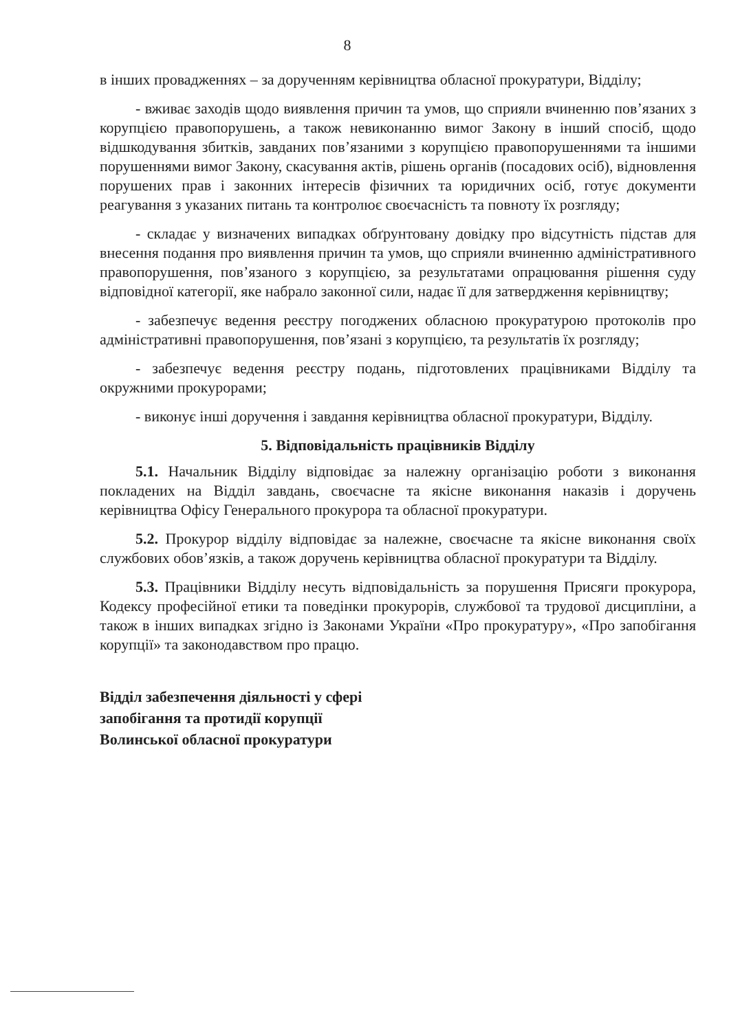8
в інших провадженнях – за дорученням керівництва обласної прокуратури, Відділу;
- вживає заходів щодо виявлення причин та умов, що сприяли вчиненню пов’язаних з корупцією правопорушень, а також невиконанню вимог Закону в інший спосіб, щодо відшкодування збитків, завданих пов’язаними з корупцією правопорушеннями та іншими порушеннями вимог Закону, скасування актів, рішень органів (посадових осіб), відновлення порушених прав і законних інтересів фізичних та юридичних осіб, готує документи реагування з указаних питань та контролює своєчасність та повноту їх розгляду;
- складає у визначених випадках обґрунтовану довідку про відсутність підстав для внесення подання про виявлення причин та умов, що сприяли вчиненню адміністративного правопорушення, пов’язаного з корупцією, за результатами опрацювання рішення суду відповідної категорії, яке набрало законної сили, надає її для затвердження керівництву;
- забезпечує ведення реєстру погоджених обласною прокуратурою протоколів про адміністративні правопорушення, пов’язані з корупцією, та результатів їх розгляду;
- забезпечує ведення реєстру подань, підготовлених працівниками Відділу та окружними прокурорами;
- виконує інші доручення і завдання керівництва обласної прокуратури, Відділу.
5. Відповідальність працівників Відділу
5.1. Начальник Відділу відповідає за належну організацію роботи з виконання покладених на Відділ завдань, своєчасне та якісне виконання наказів і доручень керівництва Офісу Генерального прокурора та обласної прокуратури.
5.2. Прокурор відділу відповідає за належне, своєчасне та якісне виконання своїх службових обов’язків, а також доручень керівництва обласної прокуратури та Відділу.
5.3. Працівники Відділу несуть відповідальність за порушення Присяги прокурора, Кодексу професійної етики та поведінки прокурорів, службової та трудової дисципліни, а також в інших випадках згідно із Законами України «Про прокуратуру», «Про запобігання корупції» та законодавством про працю.
Відділ забезпечення діяльності у сфері
запобігання та протидії корупції
Волинської обласної прокуратури